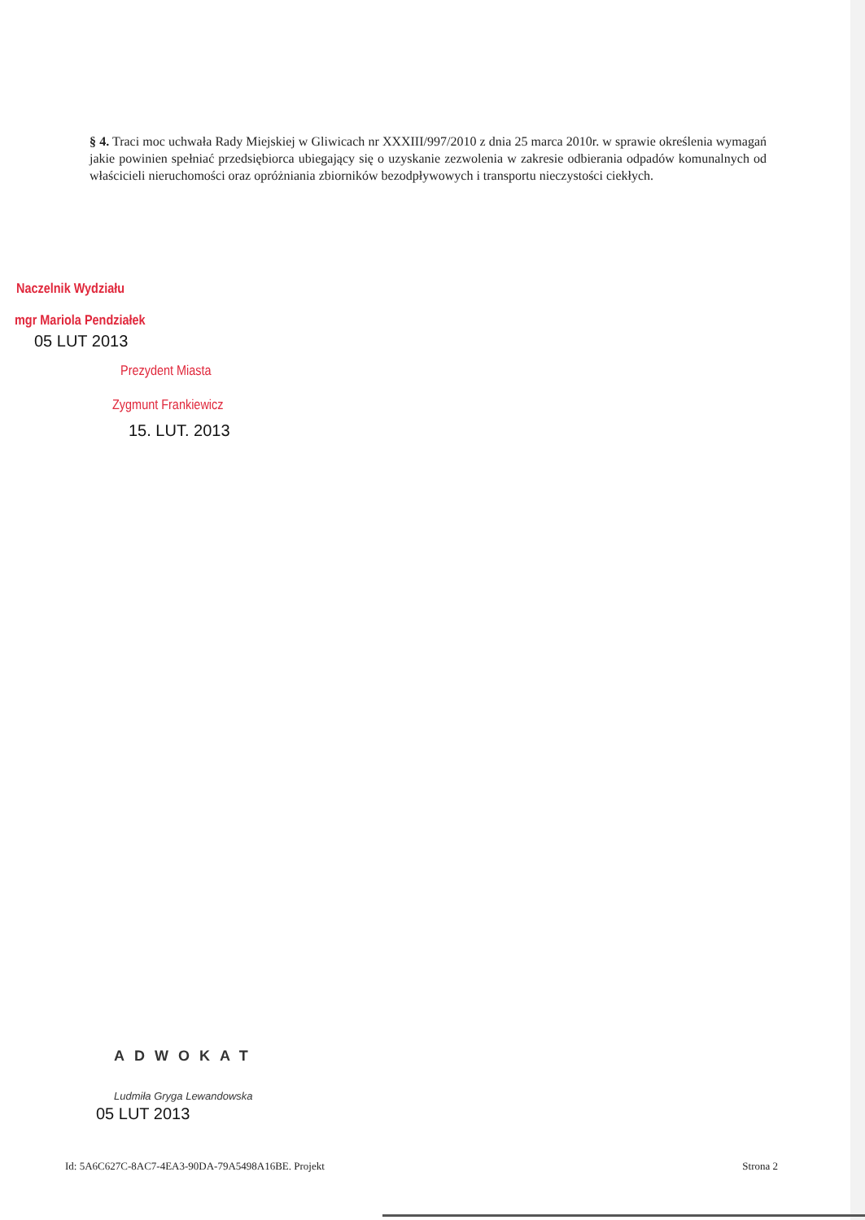§ 4. Traci moc uchwała Rady Miejskiej w Gliwicach nr XXXIII/997/2010 z dnia 25 marca 2010r. w sprawie określenia wymagań jakie powinien spełniać przedsiębiorca ubiegający się o uzyskanie zezwolenia w zakresie odbierania odpadów komunalnych od właścicieli nieruchomości oraz opróżniania zbiorników bezodpływowych i transportu nieczystości ciekłych.
Naczelnik Wydziału
mgr Mariola Pendziałek
05 LUT 2013
Prezydent Miasta
Zygmunt Frankiewicz
15. LUT. 2013
ADWOKAT
Ludmiła Gryga Lewandowska
05 LUT 2013
Id: 5A6C627C-8AC7-4EA3-90DA-79A5498A16BE. Projekt Strona 2